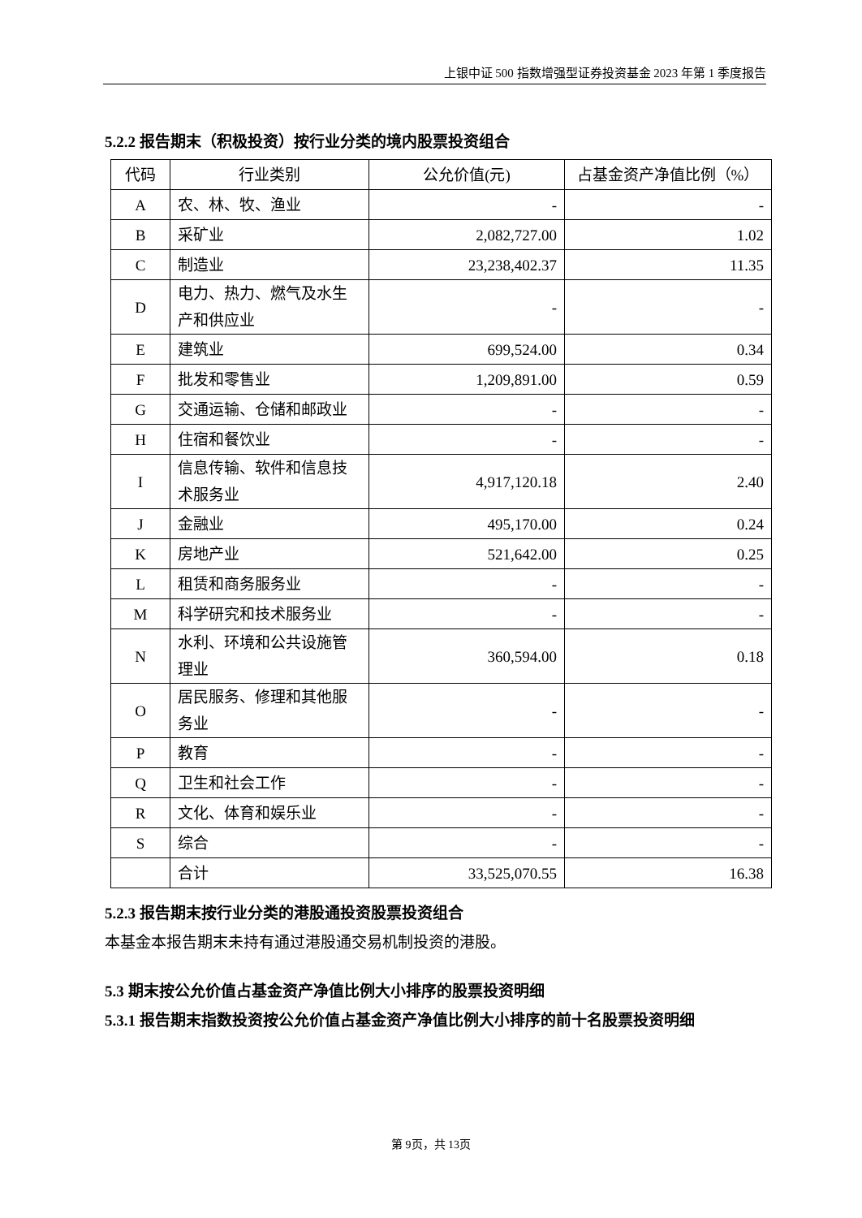上银中证 500 指数增强型证券投资基金 2023 年第 1 季度报告
5.2.2 报告期末（积极投资）按行业分类的境内股票投资组合
| 代码 | 行业类别 | 公允价值(元) | 占基金资产净值比例（%） |
| --- | --- | --- | --- |
| A | 农、林、牧、渔业 | - | - |
| B | 采矿业 | 2,082,727.00 | 1.02 |
| C | 制造业 | 23,238,402.37 | 11.35 |
| D | 电力、热力、燃气及水生产和供应业 | - | - |
| E | 建筑业 | 699,524.00 | 0.34 |
| F | 批发和零售业 | 1,209,891.00 | 0.59 |
| G | 交通运输、仓储和邮政业 | - | - |
| H | 住宿和餐饮业 | - | - |
| I | 信息传输、软件和信息技术服务业 | 4,917,120.18 | 2.40 |
| J | 金融业 | 495,170.00 | 0.24 |
| K | 房地产业 | 521,642.00 | 0.25 |
| L | 租赁和商务服务业 | - | - |
| M | 科学研究和技术服务业 | - | - |
| N | 水利、环境和公共设施管理业 | 360,594.00 | 0.18 |
| O | 居民服务、修理和其他服务业 | - | - |
| P | 教育 | - | - |
| Q | 卫生和社会工作 | - | - |
| R | 文化、体育和娱乐业 | - | - |
| S | 综合 | - | - |
| | 合计 | 33,525,070.55 | 16.38 |
5.2.3 报告期末按行业分类的港股通投资股票投资组合
本基金本报告期末未持有通过港股通交易机制投资的港股。
5.3 期末按公允价值占基金资产净值比例大小排序的股票投资明细
5.3.1 报告期末指数投资按公允价值占基金资产净值比例大小排序的前十名股票投资明细
第 9页，共 13页